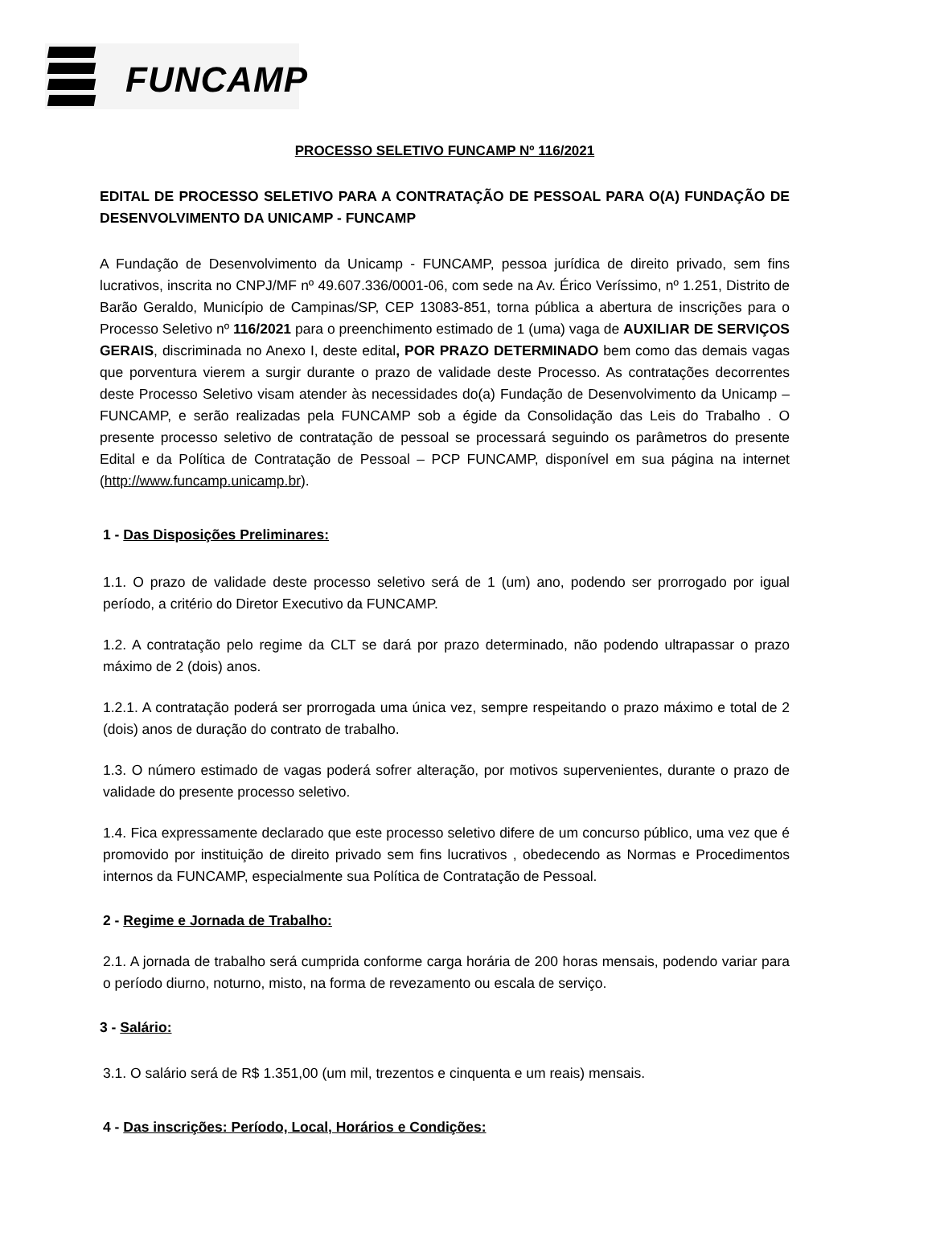FUNCAMP
PROCESSO SELETIVO FUNCAMP Nº 116/2021
EDITAL DE PROCESSO SELETIVO PARA A CONTRATAÇÃO DE PESSOAL PARA O(A) FUNDAÇÃO DE DESENVOLVIMENTO DA UNICAMP - FUNCAMP
A Fundação de Desenvolvimento da Unicamp - FUNCAMP, pessoa jurídica de direito privado, sem fins lucrativos, inscrita no CNPJ/MF nº 49.607.336/0001-06, com sede na Av. Érico Veríssimo, nº 1.251, Distrito de Barão Geraldo, Município de Campinas/SP, CEP 13083-851, torna pública a abertura de inscrições para o Processo Seletivo nº 116/2021 para o preenchimento estimado de 1 (uma) vaga de AUXILIAR DE SERVIÇOS GERAIS, discriminada no Anexo I, deste edital, POR PRAZO DETERMINADO bem como das demais vagas que porventura vierem a surgir durante o prazo de validade deste Processo. As contratações decorrentes deste Processo Seletivo visam atender às necessidades do(a) Fundação de Desenvolvimento da Unicamp – FUNCAMP, e serão realizadas pela FUNCAMP sob a égide da Consolidação das Leis do Trabalho . O presente processo seletivo de contratação de pessoal se processará seguindo os parâmetros do presente Edital e da Política de Contratação de Pessoal – PCP FUNCAMP, disponível em sua página na internet (http://www.funcamp.unicamp.br).
1 - Das Disposições Preliminares:
1.1. O prazo de validade deste processo seletivo será de 1 (um) ano, podendo ser prorrogado por igual período, a critério do Diretor Executivo da FUNCAMP.
1.2. A contratação pelo regime da CLT se dará por prazo determinado, não podendo ultrapassar o prazo máximo de 2 (dois) anos.
1.2.1. A contratação poderá ser prorrogada uma única vez, sempre respeitando o prazo máximo e total de 2 (dois) anos de duração do contrato de trabalho.
1.3. O número estimado de vagas poderá sofrer alteração, por motivos supervenientes, durante o prazo de validade do presente processo seletivo.
1.4. Fica expressamente declarado que este processo seletivo difere de um concurso público, uma vez que é promovido por instituição de direito privado sem fins lucrativos , obedecendo as Normas e Procedimentos internos da FUNCAMP, especialmente sua Política de Contratação de Pessoal.
2 - Regime e Jornada de Trabalho:
2.1. A jornada de trabalho será cumprida conforme carga horária de 200 horas mensais, podendo variar para o período diurno, noturno, misto, na forma de revezamento ou escala de serviço.
3 - Salário:
3.1. O salário será de R$ 1.351,00 (um mil, trezentos e cinquenta e um reais) mensais.
4 - Das inscrições: Período, Local, Horários e Condições: